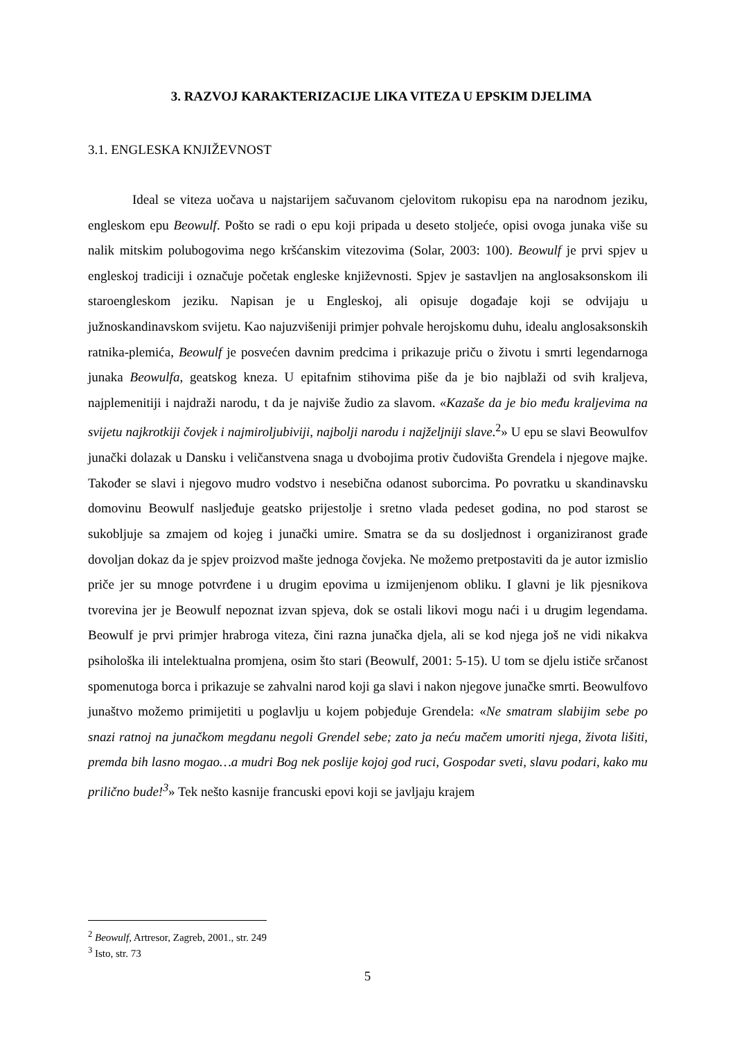3. RAZVOJ KARAKTERIZACIJE LIKA VITEZA U EPSKIM DJELIMA
3.1. ENGLESKA KNJIŽEVNOST
Ideal se viteza uočava u najstarijem sačuvanom cjelovitom rukopisu epa na narodnom jeziku, engleskom epu Beowulf. Pošto se radi o epu koji pripada u deseto stoljeće, opisi ovoga junaka više su nalik mitskim polubogovima nego kršćanskim vitezovima (Solar, 2003: 100). Beowulf je prvi spjev u engleskoj tradiciji i označuje početak engleske književnosti. Spjev je sastavljen na anglosaksonskom ili staroengleskom jeziku. Napisan je u Engleskoj, ali opisuje događaje koji se odvijaju u južnoskandinavskom svijetu. Kao najuzvišeniji primjer pohvale herojskomu duhu, idealu anglosaksonskih ratnika-plemića, Beowulf je posvećen davnim predcima i prikazuje priču o životu i smrti legendarnoga junaka Beowulfa, geatskog kneza. U epitafnim stihovima piše da je bio najblaži od svih kraljeva, najplemenitiji i najdraži narodu, t da je najviše žudio za slavom. «Kazaše da je bio među kraljevima na svijetu najkrotkiji čovjek i najmiroljubiviji, najbolji narodu i najželjniji slave.<sup>2</sup>» U epu se slavi Beowulfov junački dolazak u Dansku i veličanstvena snaga u dvobojima protiv čudovišta Grendela i njegove majke. Također se slavi i njegovo mudro vodstvo i nesebična odanost suborcima. Po povratku u skandinavsku domovinu Beowulf nasljeđuje geatsko prijestolje i sretno vlada pedeset godina, no pod starost se sukobljuje sa zmajem od kojeg i junački umire. Smatra se da su dosljednost i organiziranost građe dovoljan dokaz da je spjev proizvod mašte jednoga čovjeka. Ne možemo pretpostaviti da je autor izmislio priče jer su mnoge potvrđene i u drugim epovima u izmijenjenom obliku. I glavni je lik pjesnikova tvorevina jer je Beowulf nepoznat izvan spjeva, dok se ostali likovi mogu naći i u drugim legendama. Beowulf je prvi primjer hrabroga viteza, čini razna junačka djela, ali se kod njega još ne vidi nikakva psihološka ili intelektualna promjena, osim što stari (Beowulf, 2001: 5-15). U tom se djelu ističe srčanost spomenutoga borca i prikazuje se zahvalni narod koji ga slavi i nakon njegove junačke smrti. Beowulfovo junaštvo možemo primijetiti u poglavlju u kojem pobjeđuje Grendela: «Ne smatram slabijim sebe po snazi ratnoj na junačkom megdanu negoli Grendel sebe; zato ja neću mačem umoriti njega, života lišiti, premda bih lasno mogao…a mudri Bog nek poslije kojoj god ruci, Gospodar sveti, slavu podari, kako mu prilično bude!<sup>3</sup>» Tek nešto kasnije francuski epovi koji se javljaju krajem
<sup>2</sup> Beowulf, Artresor, Zagreb, 2001., str. 249
<sup>3</sup> Isto, str. 73
5